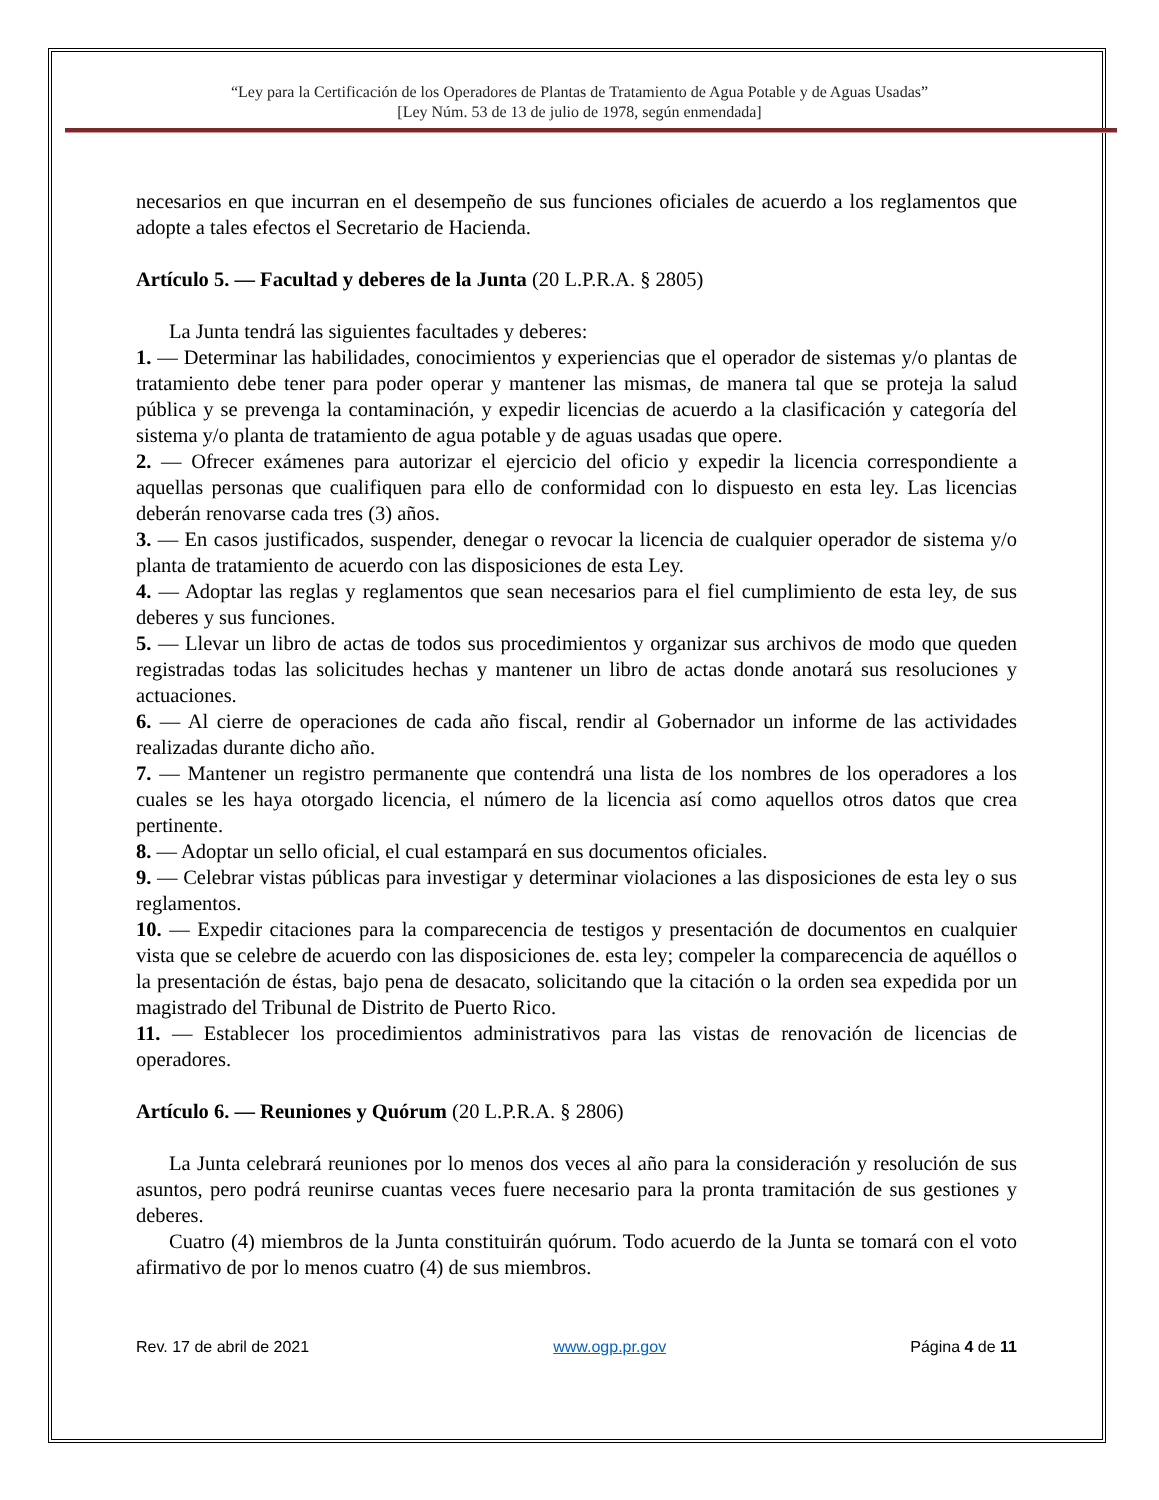“Ley para la Certificación de los Operadores de Plantas de Tratamiento de Agua Potable y de Aguas Usadas”
[Ley Núm. 53 de 13 de julio de 1978, según enmendada]
necesarios en que incurran en el desempeño de sus funciones oficiales de acuerdo a los reglamentos que adopte a tales efectos el Secretario de Hacienda.
Artículo 5. — Facultad y deberes de la Junta (20 L.P.R.A. § 2805)
La Junta tendrá las siguientes facultades y deberes:
1. — Determinar las habilidades, conocimientos y experiencias que el operador de sistemas y/o plantas de tratamiento debe tener para poder operar y mantener las mismas, de manera tal que se proteja la salud pública y se prevenga la contaminación, y expedir licencias de acuerdo a la clasificación y categoría del sistema y/o planta de tratamiento de agua potable y de aguas usadas que opere.
2. — Ofrecer exámenes para autorizar el ejercicio del oficio y expedir la licencia correspondiente a aquellas personas que cualifiquen para ello de conformidad con lo dispuesto en esta ley. Las licencias deberán renovarse cada tres (3) años.
3. — En casos justificados, suspender, denegar o revocar la licencia de cualquier operador de sistema y/o planta de tratamiento de acuerdo con las disposiciones de esta Ley.
4. — Adoptar las reglas y reglamentos que sean necesarios para el fiel cumplimiento de esta ley, de sus deberes y sus funciones.
5. — Llevar un libro de actas de todos sus procedimientos y organizar sus archivos de modo que queden registradas todas las solicitudes hechas y mantener un libro de actas donde anotará sus resoluciones y actuaciones.
6. — Al cierre de operaciones de cada año fiscal, rendir al Gobernador un informe de las actividades realizadas durante dicho año.
7. — Mantener un registro permanente que contendrá una lista de los nombres de los operadores a los cuales se les haya otorgado licencia, el número de la licencia así como aquellos otros datos que crea pertinente.
8. — Adoptar un sello oficial, el cual estampará en sus documentos oficiales.
9. — Celebrar vistas públicas para investigar y determinar violaciones a las disposiciones de esta ley o sus reglamentos.
10. — Expedir citaciones para la comparecencia de testigos y presentación de documentos en cualquier vista que se celebre de acuerdo con las disposiciones de. esta ley; compeler la comparecencia de aquéllos o la presentación de éstas, bajo pena de desacato, solicitando que la citación o la orden sea expedida por un magistrado del Tribunal de Distrito de Puerto Rico.
11. — Establecer los procedimientos administrativos para las vistas de renovación de licencias de operadores.
Artículo 6. — Reuniones y Quórum (20 L.P.R.A. § 2806)
La Junta celebrará reuniones por lo menos dos veces al año para la consideración y resolución de sus asuntos, pero podrá reunirse cuantas veces fuere necesario para la pronta tramitación de sus gestiones y deberes.
Cuatro (4) miembros de la Junta constituirán quórum. Todo acuerdo de la Junta se tomará con el voto afirmativo de por lo menos cuatro (4) de sus miembros.
Rev. 17 de abril de 2021 www.ogp.pr.gov Página 4 de 11